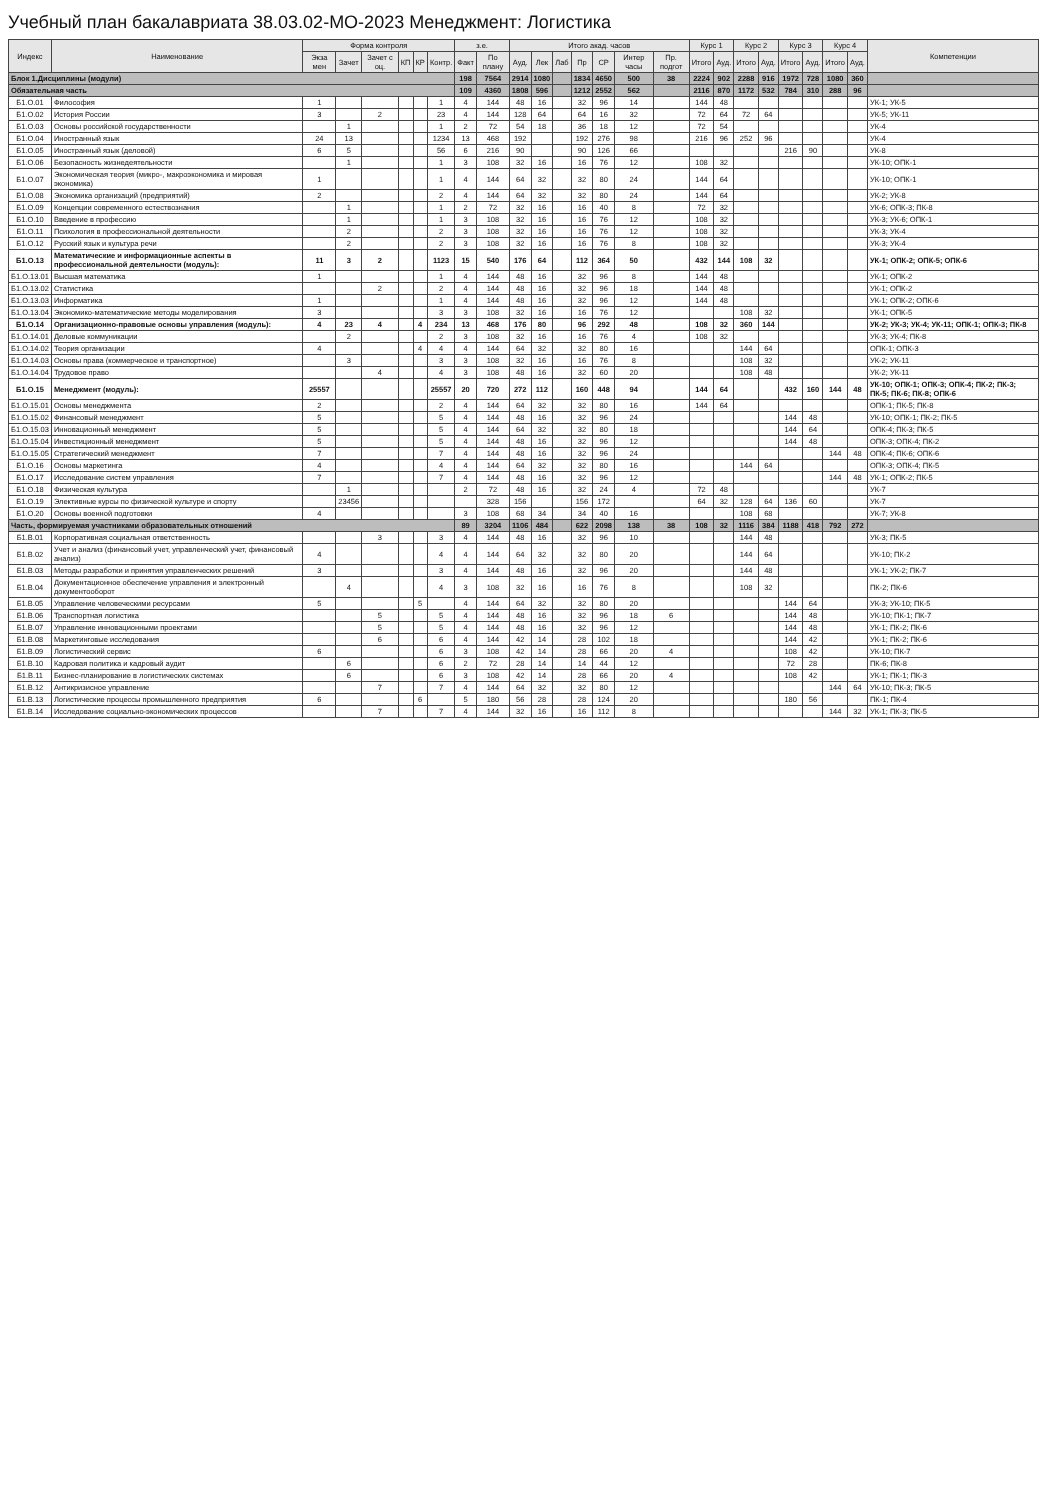Учебный план бакалавриата 38.03.02-МО-2023 Менеджмент: Логистика
| Индекс | Наименование | Форма контроля | | | | | | з.е. | | Итого акад. часов | | | | | | | Курс 1 | | Курс 2 | | Курс 3 | | Курс 4 | | Компетенции |
| --- | --- | --- | --- | --- | --- | --- | --- | --- | --- | --- | --- | --- | --- | --- | --- | --- | --- | --- | --- | --- | --- | --- | --- | --- | --- |
| | | Экза мен | Зачет | Зачет с оц. | КП | КР | Контр. | Факт | По плану | Ауд. | Лек | Лаб | Пр | СР | Интер часы | Пр. подгот | Итого | Ауд. | Итого | Ауд. | Итого | Ауд. | Итого | Ауд. | |
| Блок 1.Дисциплины (модули) | | | | | | | | 198 | 7564 | 2914 | 1080 | | 1834 | 4650 | 500 | 38 | 2224 | 902 | 2288 | 916 | 1972 | 728 | 1080 | 360 | |
| Обязательная часть | | | | | | | | 109 | 4360 | 1808 | 596 | | 1212 | 2552 | 562 | | 2116 | 870 | 1172 | 532 | 784 | 310 | 288 | 96 | |
| Б1.О.01 | Философия | 1 | | | | | 1 | 4 | 144 | 48 | 16 | | 32 | 96 | 14 | | 144 | 48 | | | | | | | УК-1; УК-5 |
| Б1.О.02 | История России | 3 | | 2 | | | 23 | 4 | 144 | 128 | 64 | | 64 | 16 | 32 | | 72 | 64 | 72 | 64 | | | | | УК-5; УК-11 |
| Б1.О.03 | Основы российской государственности | | 1 | | | | 1 | 2 | 72 | 54 | 18 | | 36 | 18 | 12 | | 72 | 54 | | | | | | | УК-4 |
| Б1.О.04 | Иностранный язык | 24 | 13 | | | | 1234 | 13 | 468 | 192 | | | 192 | 276 | 98 | | 216 | 96 | 252 | 96 | | | | | УК-4 |
| Б1.О.05 | Иностранный язык (деловой) | 6 | 5 | | | | 56 | 6 | 216 | 90 | | | 90 | 126 | 66 | | | | | | 216 | 90 | | | УК-8 |
| Б1.О.06 | Безопасность жизнедеятельности | | 1 | | | | 1 | 3 | 108 | 32 | 16 | | 16 | 76 | 12 | | 108 | 32 | | | | | | | УК-10; ОПК-1 |
| Б1.О.07 | Экономическая теория (микро-, макроэкономика и мировая экономика) | 1 | | | | | 1 | 4 | 144 | 64 | 32 | | 32 | 80 | 24 | | 144 | 64 | | | | | | | УК-10; ОПК-1 |
| Б1.О.08 | Экономика организаций (предприятий) | 2 | | | | | 2 | 4 | 144 | 64 | 32 | | 32 | 80 | 24 | | 144 | 64 | | | | | | | УК-2; УК-8 |
| Б1.О.09 | Концепции современного естествознания | | 1 | | | | 1 | 2 | 72 | 32 | 16 | | 16 | 40 | 8 | | 72 | 32 | | | | | | | УК-6; ОПК-3; ПК-8 |
| Б1.О.10 | Введение в профессию | | 1 | | | | 1 | 3 | 108 | 32 | 16 | | 16 | 76 | 12 | | 108 | 32 | | | | | | | УК-3; УК-6; ОПК-1 |
| Б1.О.11 | Психология в профессиональной деятельности | | 2 | | | | 2 | 3 | 108 | 32 | 16 | | 16 | 76 | 12 | | 108 | 32 | | | | | | | УК-3; УК-4 |
| Б1.О.12 | Русский язык и культура речи | | 2 | | | | 2 | 3 | 108 | 32 | 16 | | 16 | 76 | 8 | | 108 | 32 | | | | | | | УК-3; УК-4 |
| Б1.О.13 | Математические и информационные аспекты в профессиональной деятельности (модуль): | 11 | 3 | 2 | | | 1123 | 15 | 540 | 176 | 64 | | 112 | 364 | 50 | | 432 | 144 | 108 | 32 | | | | | УК-1; ОПК-2; ОПК-5; ОПК-6 |
| Б1.О.13.01 | Высшая математика | 1 | | | | | 1 | 4 | 144 | 48 | 16 | | 32 | 96 | 8 | | 144 | 48 | | | | | | | УК-1; ОПК-2 |
| Б1.О.13.02 | Статистика | | | 2 | | | 2 | 4 | 144 | 48 | 16 | | 32 | 96 | 18 | | 144 | 48 | | | | | | | УК-1; ОПК-2 |
| Б1.О.13.03 | Информатика | 1 | | | | | 1 | 4 | 144 | 48 | 16 | | 32 | 96 | 12 | | 144 | 48 | | | | | | | УК-1; ОПК-2; ОПК-6 |
| Б1.О.13.04 | Экономико-математические методы моделирования | 3 | | | | | 3 | 3 | 108 | 32 | 16 | | 16 | 76 | 12 | | | | 108 | 32 | | | | | УК-1; ОПК-5 |
| Б1.О.14 | Организационно-правовые основы управления (модуль): | 4 | 23 | 4 | | 4 | 234 | 13 | 468 | 176 | 80 | | 96 | 292 | 48 | | 108 | 32 | 360 | 144 | | | | | УК-2; УК-3; УК-4; УК-11; ОПК-1; ОПК-3; ПК-8 |
| Б1.О.14.01 | Деловые коммуникации | | 2 | | | | 2 | 3 | 108 | 32 | 16 | | 16 | 76 | 4 | | 108 | 32 | | | | | | | УК-3; УК-4; ПК-8 |
| Б1.О.14.02 | Теория организации | 4 | | | | 4 | 4 | 4 | 144 | 64 | 32 | | 32 | 80 | 16 | | | | 144 | 64 | | | | | ОПК-1; ОПК-3 |
| Б1.О.14.03 | Основы права (коммерческое и транспортное) | | 3 | | | | 3 | 3 | 108 | 32 | 16 | | 16 | 76 | 8 | | | | 108 | 32 | | | | | УК-2; УК-11 |
| Б1.О.14.04 | Трудовое право | | | 4 | | | 4 | 3 | 108 | 48 | 16 | | 32 | 60 | 20 | | | | 108 | 48 | | | | | УК-2; УК-11 |
| Б1.О.15 | Менеджмент (модуль): | 25557 | | | | | 25557 | 20 | 720 | 272 | 112 | | 160 | 448 | 94 | | 144 | 64 | | | 432 | 160 | 144 | 48 | УК-10; ОПК-1; ОПК-3; ОПК-4; ПК-2; ПК-3; ПК-5; ПК-6; ПК-8; ОПК-6 |
| Б1.О.15.01 | Основы менеджмента | 2 | | | | | 2 | 4 | 144 | 64 | 32 | | 32 | 80 | 16 | | 144 | 64 | | | | | | | ОПК-1; ПК-5; ПК-8 |
| Б1.О.15.02 | Финансовый менеджмент | 5 | | | | | 5 | 4 | 144 | 48 | 16 | | 32 | 96 | 24 | | | | | | 144 | 48 | | | УК-10; ОПК-1; ПК-2; ПК-5 |
| Б1.О.15.03 | Инновационный менеджмент | 5 | | | | | 5 | 4 | 144 | 64 | 32 | | 32 | 80 | 18 | | | | | | 144 | 64 | | | ОПК-4; ПК-3; ПК-5 |
| Б1.О.15.04 | Инвестиционный менеджмент | 5 | | | | | 5 | 4 | 144 | 48 | 16 | | 32 | 96 | 12 | | | | | | 144 | 48 | | | ОПК-3; ОПК-4; ПК-2 |
| Б1.О.15.05 | Стратегический менеджмент | 7 | | | | | 7 | 4 | 144 | 48 | 16 | | 32 | 96 | 24 | | | | | | | | 144 | 48 | ОПК-4; ПК-6; ОПК-6 |
| Б1.О.16 | Основы маркетинга | 4 | | | | | 4 | 4 | 144 | 64 | 32 | | 32 | 80 | 16 | | | | 144 | 64 | | | | | ОПК-3; ОПК-4; ПК-5 |
| Б1.О.17 | Исследование систем управления | 7 | | | | | 7 | 4 | 144 | 48 | 16 | | 32 | 96 | 12 | | | | | | | | 144 | 48 | УК-1; ОПК-2; ПК-5 |
| Б1.О.18 | Физическая культура | | 1 | | | | | 2 | 72 | 48 | 16 | | 32 | 24 | 4 | | 72 | 48 | | | | | | | УК-7 |
| Б1.О.19 | Элективные курсы по физической культуре и спорту | | 23456 | | | | | | 328 | 156 | | | 156 | 172 | | | 64 | 32 | 128 | 64 | 136 | 60 | | | УК-7 |
| Б1.О.20 | Основы военной подготовки | 4 | | | | | | 3 | 108 | 68 | 34 | | 34 | 40 | 16 | | | | 108 | 68 | | | | | УК-7; УК-8 |
| Часть, формируемая участниками образовательных отношений | | | | | | | | 89 | 3204 | 1106 | 484 | | 622 | 2098 | 138 | 38 | 108 | 32 | 1116 | 384 | 1188 | 418 | 792 | 272 | |
| Б1.В.01 | Корпоративная социальная ответственность | | | 3 | | | 3 | 4 | 144 | 48 | 16 | | 32 | 96 | 10 | | | | 144 | 48 | | | | | УК-3; ПК-5 |
| Б1.В.02 | Учет и анализ (финансовый учет, управленческий учет, финансовый анализ) | 4 | | | | | 4 | 4 | 144 | 64 | 32 | | 32 | 80 | 20 | | | | 144 | 64 | | | | | УК-10; ПК-2 |
| Б1.В.03 | Методы разработки и принятия управленческих решений | 3 | | | | | 3 | 4 | 144 | 48 | 16 | | 32 | 96 | 20 | | | | 144 | 48 | | | | | УК-1; УК-2; ПК-7 |
| Б1.В.04 | Документационное обеспечение управления и электронный документооборот | | 4 | | | | 4 | 3 | 108 | 32 | 16 | | 16 | 76 | 8 | | | | 108 | 32 | | | | | ПК-2; ПК-6 |
| Б1.В.05 | Управление человеческими ресурсами | 5 | | | | 5 | | 4 | 144 | 64 | 32 | | 32 | 80 | 20 | | | | | | 144 | 64 | | | УК-3; УК-10; ПК-5 |
| Б1.В.06 | Транспортная логистика | | | 5 | | | 5 | 4 | 144 | 48 | 16 | | 32 | 96 | 18 | 6 | | | | | 144 | 48 | | | УК-10; ПК-1; ПК-7 |
| Б1.В.07 | Управление инновационными проектами | | | 5 | | | 5 | 4 | 144 | 48 | 16 | | 32 | 96 | 12 | | | | | | 144 | 48 | | | УК-1; ПК-2; ПК-6 |
| Б1.В.08 | Маркетинговые исследования | | | 6 | | | 6 | 4 | 144 | 42 | 14 | | 28 | 102 | 18 | | | | | | 144 | 42 | | | УК-1; ПК-2; ПК-6 |
| Б1.В.09 | Логистический сервис | 6 | | | | | 6 | 3 | 108 | 42 | 14 | | 28 | 66 | 20 | 4 | | | | | 108 | 42 | | | УК-10; ПК-7 |
| Б1.В.10 | Кадровая политика и кадровый аудит | | 6 | | | | 6 | 2 | 72 | 28 | 14 | | 14 | 44 | 12 | | | | | | 72 | 28 | | | ПК-6; ПК-8 |
| Б1.В.11 | Бизнес-планирование в логистических системах | | 6 | | | | 6 | 3 | 108 | 42 | 14 | | 28 | 66 | 20 | 4 | | | | | 108 | 42 | | | УК-1; ПК-1; ПК-3 |
| Б1.В.12 | Антикризисное управление | | | 7 | | | 7 | 4 | 144 | 64 | 32 | | 32 | 80 | 12 | | | | | | | | 144 | 64 | УК-10; ПК-3; ПК-5 |
| Б1.В.13 | Логистические процессы промышленного предприятия | 6 | | | | 6 | | 5 | 180 | 56 | 28 | | 28 | 124 | 20 | | | | | | 180 | 56 | | | ПК-1; ПК-4 |
| Б1.В.14 | Исследование социально-экономических процессов | | | 7 | | | 7 | 4 | 144 | 32 | 16 | | 16 | 112 | 8 | | | | | | | | 144 | 32 | УК-1; ПК-3; ПК-5 |